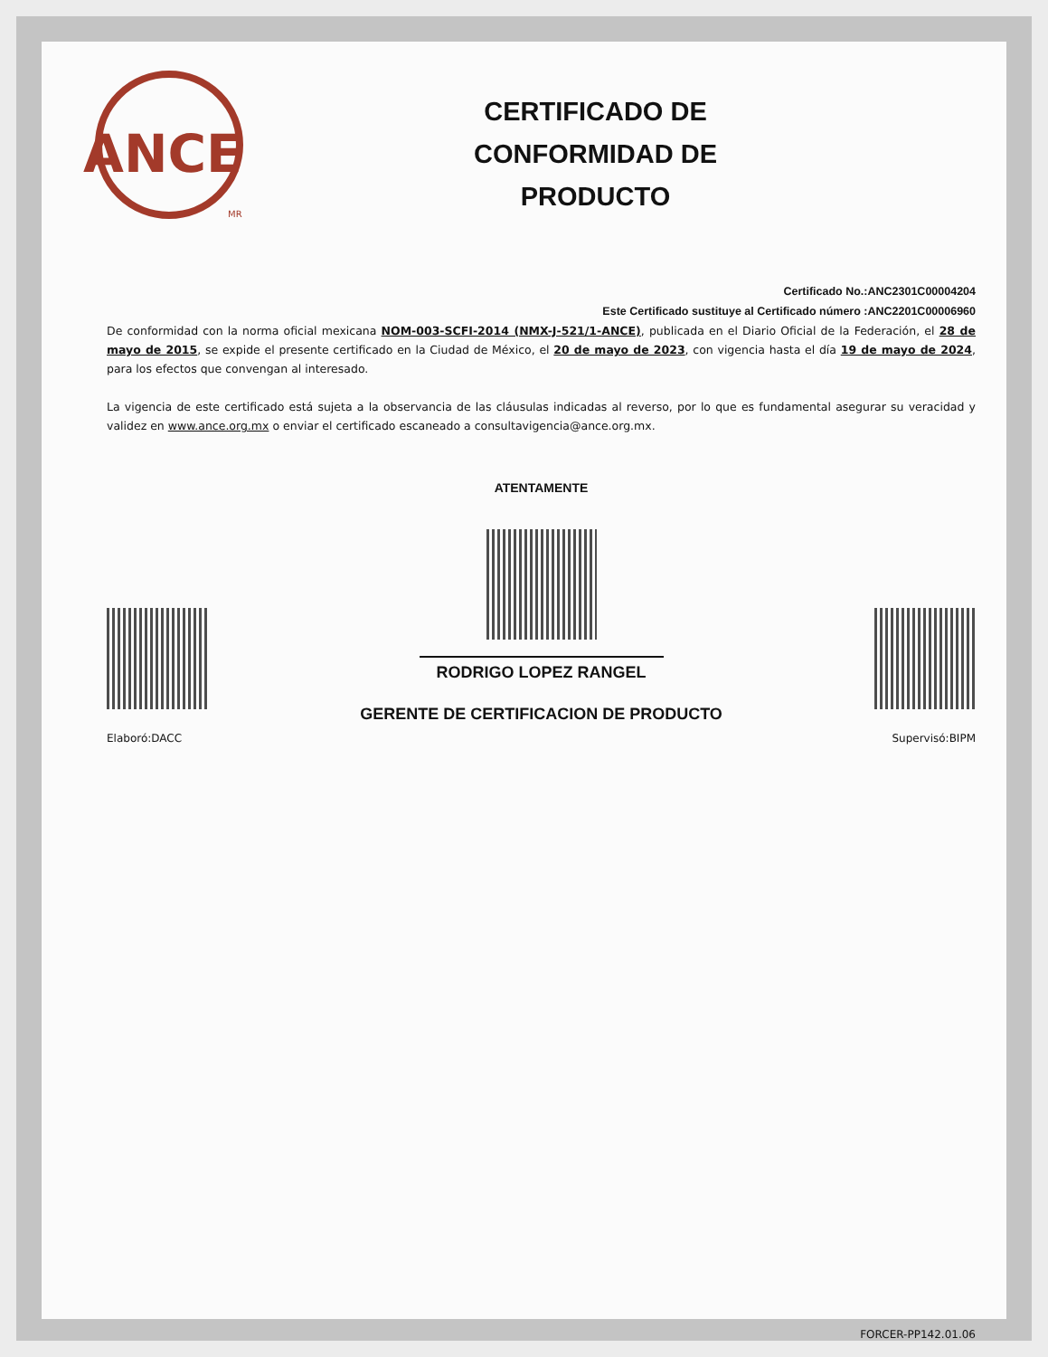ANCE
MR
CERTIFICADO DE
CONFORMIDAD DE
PRODUCTO
Certificado No.:ANC2301C00004204
Este Certificado sustituye al Certificado número :ANC2201C00006960
De conformidad con la norma oficial mexicana NOM-003-SCFI-2014 (NMX-J-521/1-ANCE), publicada en el Diario Oficial de la Federación, el 28 de mayo de 2015, se expide el presente certificado en la Ciudad de México, el 20 de mayo de 2023, con vigencia hasta el día 19 de mayo de 2024, para los efectos que convengan al interesado.
La vigencia de este certificado está sujeta a la observancia de las cláusulas indicadas al reverso, por lo que es fundamental asegurar su veracidad y validez en www.ance.org.mx o enviar el certificado escaneado a consultavigencia@ance.org.mx.
ATENTAMENTE
Elaboró:DACC
RODRIGO LOPEZ RANGEL
GERENTE DE CERTIFICACION DE PRODUCTO
Supervisó:BIPM
FORCER-PP142.01.06